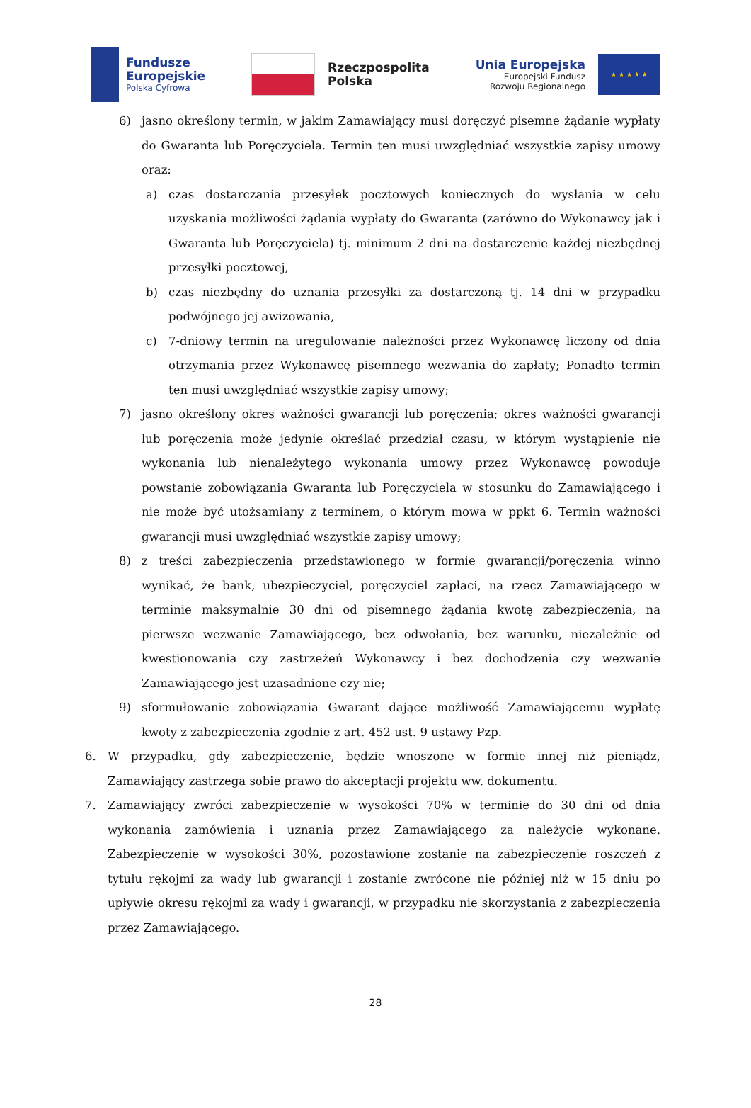Fundusze
Europejskie
Polska Cyfrowa
Rzeczpospolita
Polska
Unia Europejska
Europejski Fundusz
Rozwoju Regionalnego
★ ★ ★ ★ ★
6) jasno określony termin, w jakim Zamawiający musi doręczyć pisemne żądanie wypłaty do Gwaranta lub Poręczyciela. Termin ten musi uwzględniać wszystkie zapisy umowy oraz:
a) czas dostarczania przesyłek pocztowych koniecznych do wysłania w celu uzyskania możliwości żądania wypłaty do Gwaranta (zarówno do Wykonawcy jak i Gwaranta lub Poręczyciela) tj. minimum 2 dni na dostarczenie każdej niezbędnej przesyłki pocztowej,
b) czas niezbędny do uznania przesyłki za dostarczoną tj. 14 dni w przypadku podwójnego jej awizowania,
c) 7-dniowy termin na uregulowanie należności przez Wykonawcę liczony od dnia otrzymania przez Wykonawcę pisemnego wezwania do zapłaty; Ponadto termin ten musi uwzględniać wszystkie zapisy umowy;
7) jasno określony okres ważności gwarancji lub poręczenia; okres ważności gwarancji lub poręczenia może jedynie określać przedział czasu, w którym wystąpienie nie wykonania lub nienależytego wykonania umowy przez Wykonawcę powoduje powstanie zobowiązania Gwaranta lub Poręczyciela w stosunku do Zamawiającego i nie może być utożsamiany z terminem, o którym mowa w ppkt 6. Termin ważności gwarancji musi uwzględniać wszystkie zapisy umowy;
8) z treści zabezpieczenia przedstawionego w formie gwarancji/poręczenia winno wynikać, że bank, ubezpieczyciel, poręczyciel zapłaci, na rzecz Zamawiającego w terminie maksymalnie 30 dni od pisemnego żądania kwotę zabezpieczenia, na pierwsze wezwanie Zamawiającego, bez odwołania, bez warunku, niezależnie od kwestionowania czy zastrzeżeń Wykonawcy i bez dochodzenia czy wezwanie Zamawiającego jest uzasadnione czy nie;
9) sformułowanie zobowiązania Gwarant dające możliwość Zamawiającemu wypłatę kwoty z zabezpieczenia zgodnie z art. 452 ust. 9 ustawy Pzp.
6. W przypadku, gdy zabezpieczenie, będzie wnoszone w formie innej niż pieniądz, Zamawiający zastrzega sobie prawo do akceptacji projektu ww. dokumentu.
7. Zamawiający zwróci zabezpieczenie w wysokości 70% w terminie do 30 dni od dnia wykonania zamówienia i uznania przez Zamawiającego za należycie wykonane. Zabezpieczenie w wysokości 30%, pozostawione zostanie na zabezpieczenie roszczeń z tytułu rękojmi za wady lub gwarancji i zostanie zwrócone nie później niż w 15 dniu po upływie okresu rękojmi za wady i gwarancji, w przypadku nie skorzystania z zabezpieczenia przez Zamawiającego.
28